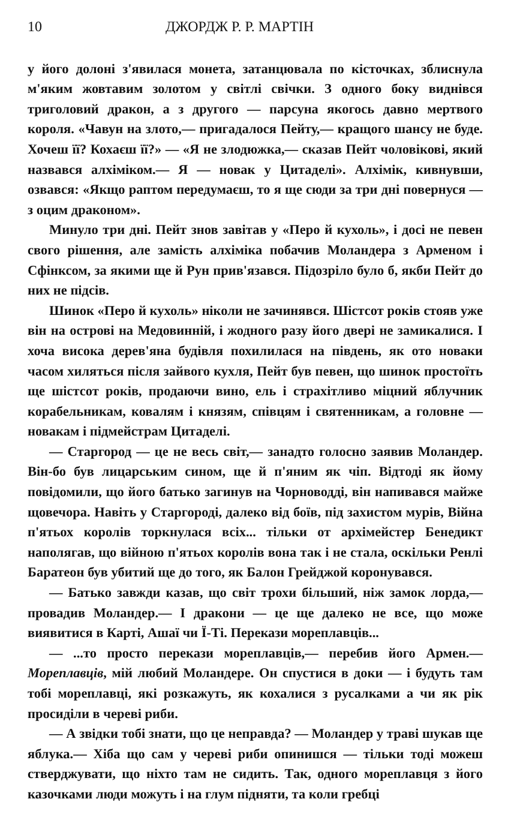10 ДЖОРДЖ Р. Р. МАРТІН
у його долоні з'явилася монета, затанцювала по кісточках, зблиснула м'яким жовтавим золотом у світлі свічки. З одного боку виднівся триголовий дракон, а з другого — парсуна якогось давно мертвого короля. «Чавун на злото,— пригадалося Пейту,— кращого шансу не буде. Хочеш її? Кохаєш її?» — «Я не злодюжка,— сказав Пейт чоловікові, який назвався алхіміком.— Я — новак у Цитаделі». Алхімік, кивнувши, озвався: «Якщо раптом передумаєш, то я ще сюди за три дні повернуся — з оцим драконом».
Минуло три дні. Пейт знов завітав у «Перо й кухоль», і досі не певен свого рішення, але замість алхіміка побачив Моландера з Арменом і Сфінксом, за якими ще й Рун прив'язався. Підозріло було б, якби Пейт до них не підсів.
Шинок «Перо й кухоль» ніколи не зачинявся. Шістсот років стояв уже він на острові на Медовинній, і жодного разу його двері не замикалися. І хоча висока дерев'яна будівля похилилася на південь, як ото новаки часом хиляться після зайвого кухля, Пейт був певен, що шинок простоїть ще шістсот років, продаючи вино, ель і страхітливо міцний яблучник корабельникам, ковалям і князям, співцям і святенникам, а головне — новакам і підмейстрам Цитаделі.
— Старгород — це не весь світ,— занадто голосно заявив Моландер. Він-бо був лицарським сином, ще й п'яним як чіп. Відтоді як йому повідомили, що його батько загинув на Чорноводді, він напивався майже щовечора. Навіть у Старгороді, далеко від боїв, під захистом мурів, Війна п'ятьох королів торкнулася всіх... тільки от архімейстер Бенедикт наполягав, що війною п'ятьох королів вона так і не стала, оскільки Ренлі Баратеон був убитий ще до того, як Балон Грейджой коронувався.
— Батько завжди казав, що світ трохи більший, ніж замок лорда,— провадив Моландер.— І дракони — це ще далеко не все, що може виявитися в Карті, Ашаї чи Ї-Ті. Перекази мореплавців...
— ...то просто перекази мореплавців,— перебив його Армен.— Мореплавців, мій любий Моландере. Он спустися в доки — і будуть там тобі мореплавці, які розкажуть, як кохалися з русалками а чи як рік просиділи в череві риби.
— А звідки тобі знати, що це неправда? — Моландер у траві шукав ще яблука.— Хіба що сам у череві риби опинишся — тільки тоді можеш стверджувати, що ніхто там не сидить. Так, одного мореплавця з його казочками люди можуть і на глум підняти, та коли гребці